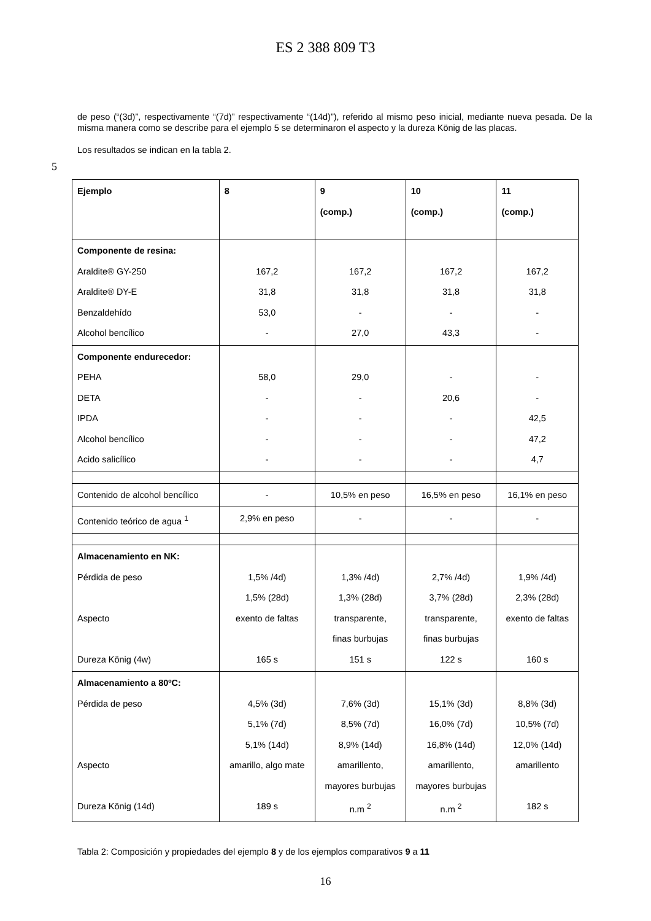ES 2 388 809 T3
de peso (“(3d)”, respectivamente “(7d)” respectivamente “(14d)”), referido al mismo peso inicial, mediante nueva pesada. De la misma manera como se describe para el ejemplo 5 se determinaron el aspecto y la dureza König de las placas.
Los resultados se indican en la tabla 2.
5
| Ejemplo | 8 | 9 (comp.) | 10 (comp.) | 11 (comp.) |
| --- | --- | --- | --- | --- |
| Componente de resina: Araldite® GY-250 Araldite® DY-E Benzaldehído Alcohol bencílico | 167,2 31,8 53,0 - | 167,2 31,8 - 27,0 | 167,2 31,8 - 43,3 | 167,2 31,8 - - |
| Componente endurecedor: PEHA DETA IPDA Alcohol bencílico Acido salicílico | 58,0 - - - - | 29,0 - - - - | - 20,6 - - - | - - 42,5 47,2 4,7 |
| Contenido de alcohol bencílico | - | 10,5% en peso | 16,5% en peso | 16,1% en peso |
| Contenido teórico de agua <sup>1</sup> | 2,9% en peso | - | - | - |
| Almacenamiento en NK: Pérdida de peso Aspecto Dureza König (4w) | 1,5% /4d) 1,5% (28d) exento de faltas 165 s | 1,3% /4d) 1,3% (28d) transparente, finas burbujas 151 s | 2,7% /4d) 3,7% (28d) transparente, finas burbujas 122 s | 1,9% /4d) 2,3% (28d) exento de faltas 160 s |
| Almacenamiento a 80ºC: Pérdida de peso Aspecto Dureza König (14d) | 4,5% (3d) 5,1% (7d) 5,1% (14d) amarillo, algo mate 189 s | 7,6% (3d) 8,5% (7d) 8,9% (14d) amarillento, mayores burbujas n.m <sup>2</sup> | 15,1% (3d) 16,0% (7d) 16,8% (14d) amarillento, mayores burbujas n.m <sup>2</sup> | 8,8% (3d) 10,5% (7d) 12,0% (14d) amarillento 182 s |
Tabla 2: Composición y propiedades del ejemplo 8 y de los ejemplos comparativos 9 a 11
16